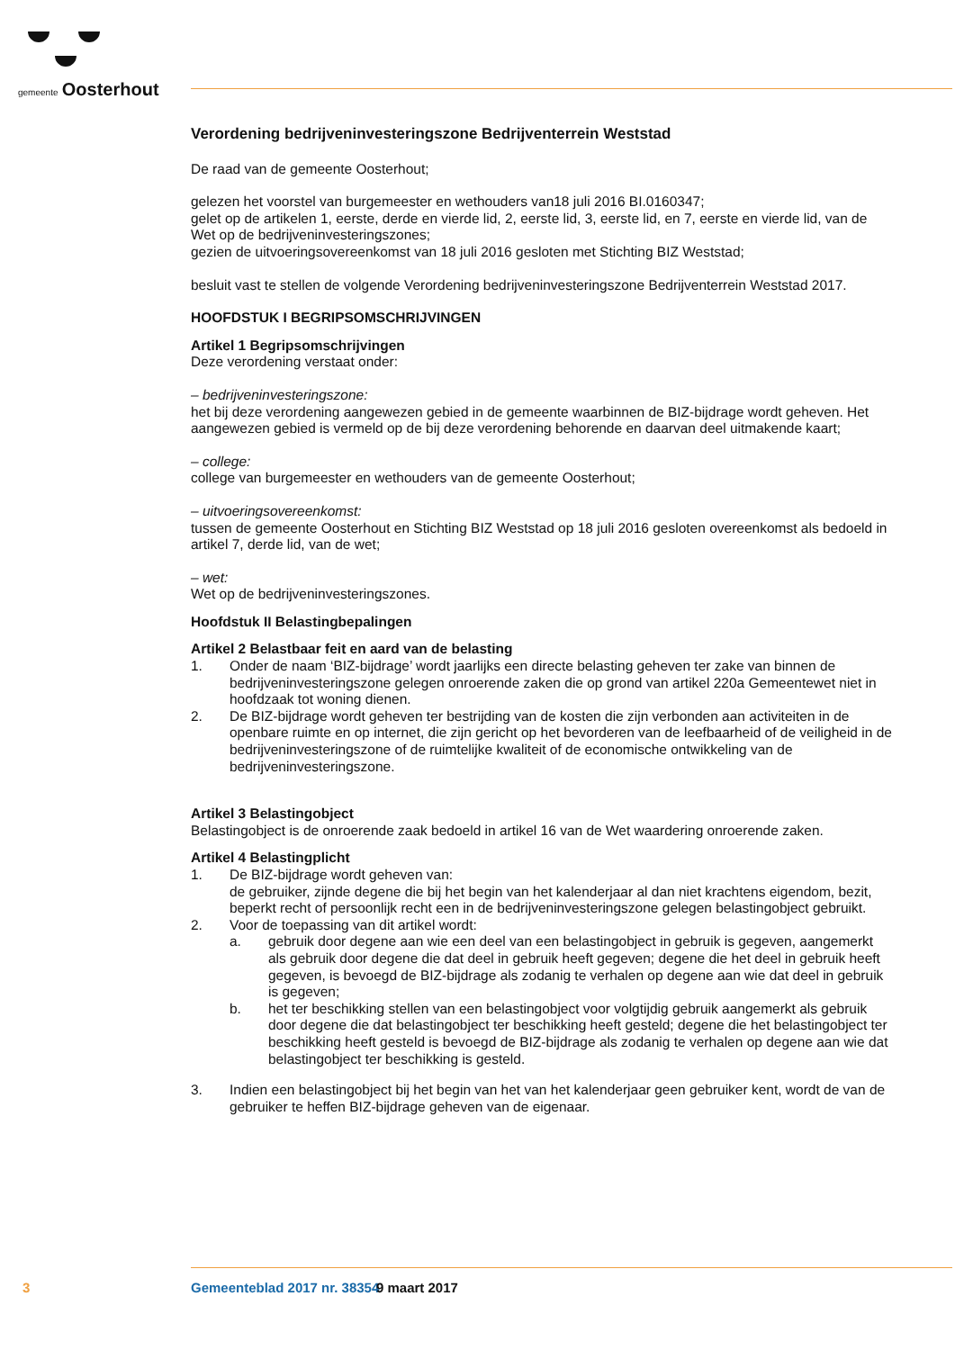gemeente Oosterhout
Verordening bedrijveninvesteringszone Bedrijventerrein Weststad
De raad van de gemeente Oosterhout;
gelezen het voorstel van burgemeester en wethouders van18 juli 2016 BI.0160347;
gelet op de artikelen 1, eerste, derde en vierde lid, 2, eerste lid, 3, eerste lid, en 7, eerste en vierde lid, van de Wet op de bedrijveninvesteringszones;
gezien de uitvoeringsovereenkomst van 18 juli 2016 gesloten met Stichting BIZ Weststad;
besluit vast te stellen de volgende Verordening bedrijveninvesteringszone Bedrijventerrein Weststad 2017.
HOOFDSTUK I BEGRIPSOMSCHRIJVINGEN
Artikel 1 Begripsomschrijvingen
Deze verordening verstaat onder:
– bedrijveninvesteringszone:
het bij deze verordening aangewezen gebied in de gemeente waarbinnen de BIZ-bijdrage wordt geheven. Het aangewezen gebied is vermeld op de bij deze verordening behorende en daarvan deel uitmakende kaart;
– college:
college van burgemeester en wethouders van de gemeente Oosterhout;
– uitvoeringsovereenkomst:
tussen de gemeente Oosterhout en Stichting BIZ Weststad op 18 juli 2016 gesloten overeenkomst als bedoeld in artikel 7, derde lid, van de wet;
– wet:
Wet op de bedrijveninvesteringszones.
Hoofdstuk II Belastingbepalingen
Artikel 2 Belastbaar feit en aard van de belasting
1. Onder de naam ‘BIZ-bijdrage’ wordt jaarlijks een directe belasting geheven ter zake van binnen de bedrijveninvesteringszone gelegen onroerende zaken die op grond van artikel 220a Gemeentewet niet in hoofdzaak tot woning dienen.
2. De BIZ-bijdrage wordt geheven ter bestrijding van de kosten die zijn verbonden aan activiteiten in de openbare ruimte en op internet, die zijn gericht op het bevorderen van de leefbaarheid of de veiligheid in de bedrijveninvesteringszone of de ruimtelijke kwaliteit of de economische ontwikkeling van de bedrijveninvesteringszone.
Artikel 3 Belastingobject
Belastingobject is de onroerende zaak bedoeld in artikel 16 van de Wet waardering onroerende zaken.
Artikel 4 Belastingplicht
1. De BIZ-bijdrage wordt geheven van:
de gebruiker, zijnde degene die bij het begin van het kalenderjaar al dan niet krachtens eigendom, bezit, beperkt recht of persoonlijk recht een in de bedrijveninvesteringszone gelegen belastingobject gebruikt.
2. Voor de toepassing van dit artikel wordt:
a. gebruik door degene aan wie een deel van een belastingobject in gebruik is gegeven, aangemerkt als gebruik door degene die dat deel in gebruik heeft gegeven; degene die het deel in gebruik heeft gegeven, is bevoegd de BIZ-bijdrage als zodanig te verhalen op degene aan wie dat deel in gebruik is gegeven;
b. het ter beschikking stellen van een belastingobject voor volgtijdig gebruik aangemerkt als gebruik door degene die dat belastingobject ter beschikking heeft gesteld; degene die het belastingobject ter beschikking heeft gesteld is bevoegd de BIZ-bijdrage als zodanig te verhalen op degene aan wie dat belastingobject ter beschikking is gesteld.
3. Indien een belastingobject bij het begin van het van het kalenderjaar geen gebruiker kent, wordt de van de gebruiker te heffen BIZ-bijdrage geheven van de eigenaar.
3 Gemeenteblad 2017 nr. 38354 9 maart 2017